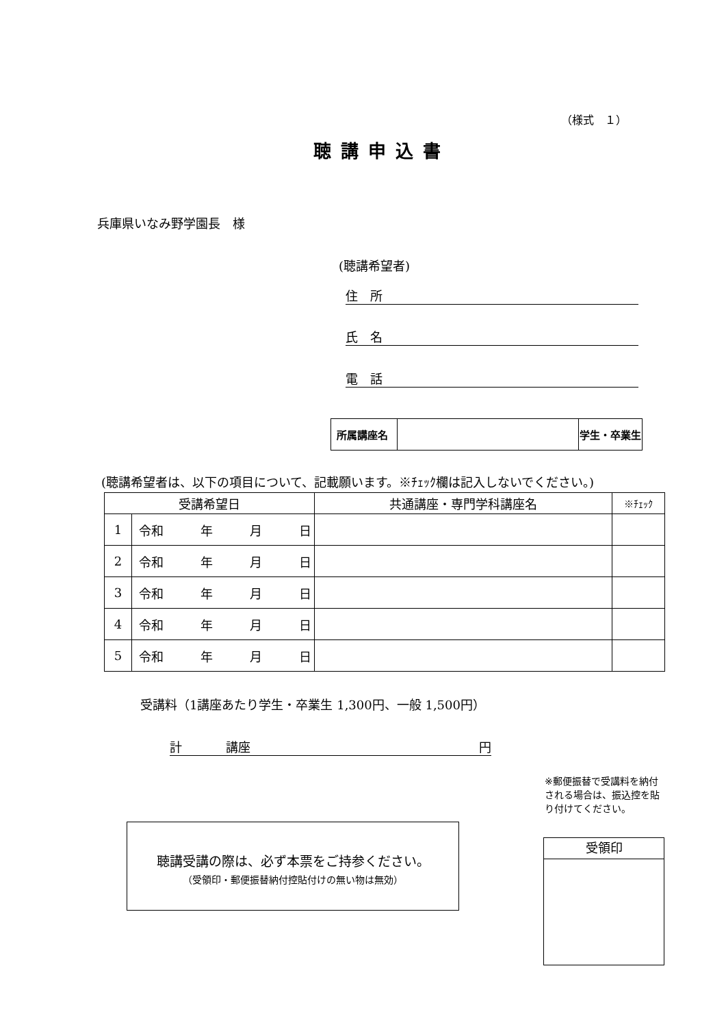（様式　１）
聴講申込書
兵庫県いなみ野学園長　様
(聴講希望者)
住　所
氏　名
電　話
| 所属講座名 | | 学生・卒業生 |
(聴講希望者は、以下の項目について、記載願います。※ﾁｪｯｸ欄は記入しないでください。)
| 受講希望日 | | 共通講座・専門学科講座名 | ※ﾁｪｯｸ |
| --- | --- | --- | --- |
| 1 | 令和 年 月 日 | | |
| 2 | 令和 年 月 日 | | |
| 3 | 令和 年 月 日 | | |
| 4 | 令和 年 月 日 | | |
| 5 | 令和 年 月 日 | | |
受講料（1講座あたり学生・卒業生 1,300円、一般 1,500円）
計 講座 円
※郵便振替で受講料を納付される場合は、振込控を貼り付けてください。
聴講受講の際は、必ず本票をご持参ください。
（受領印・郵便振替納付控貼付けの無い物は無効）
受領印